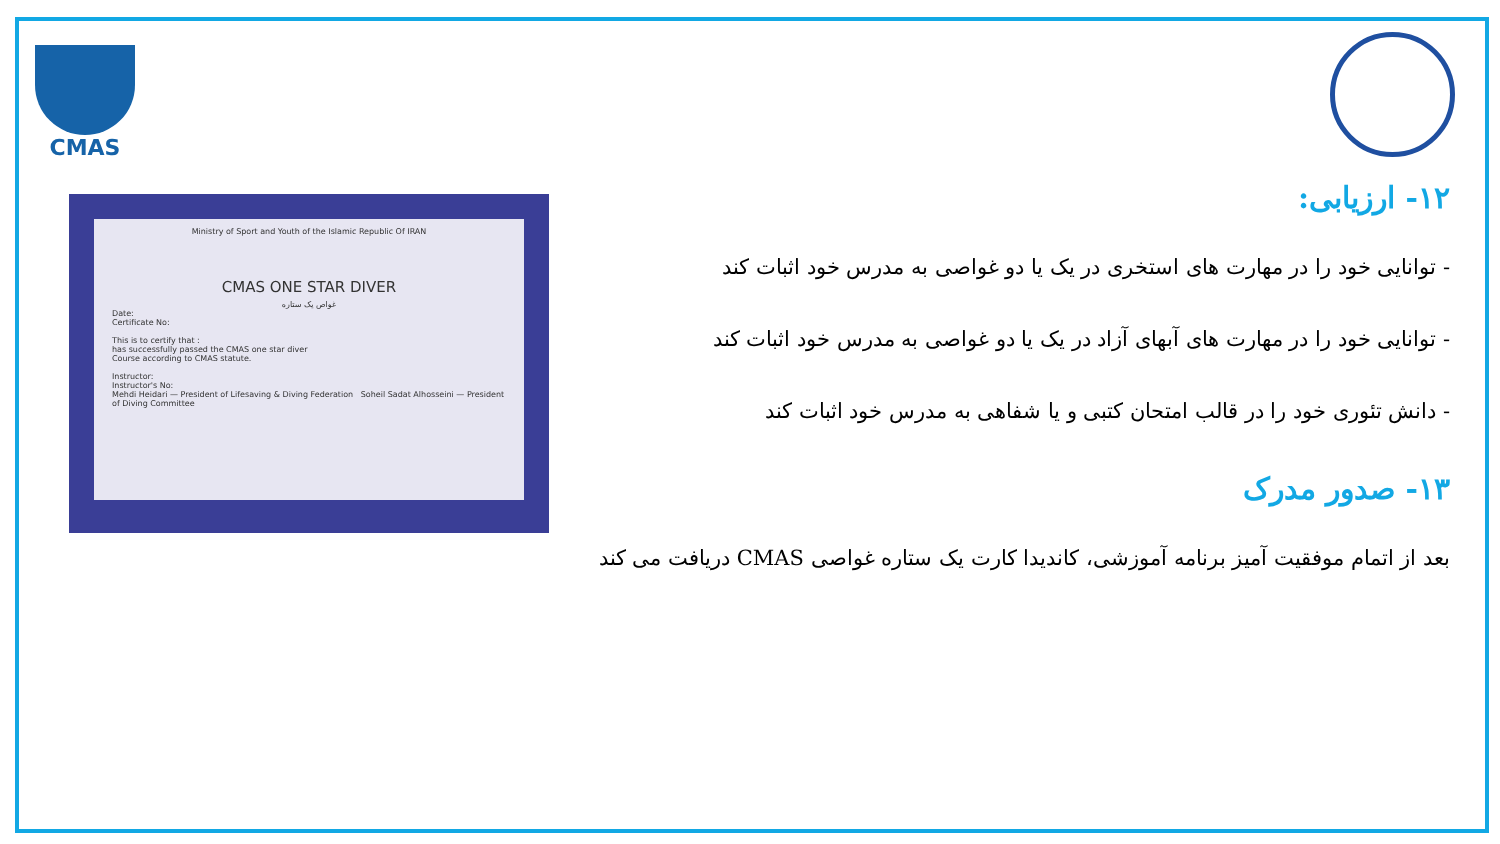CMAS
Ministry of Sport and Youth of the Islamic Republic Of IRAN
CMAS ONE STAR DIVER
غواص یک ستاره
Date:
Certificate No:
This is to certify that :
has successfully passed the CMAS one star diver
Course according to CMAS statute.
Instructor:
Instructor's No:
Mehdi Heidari — President of Lifesaving & Diving Federation Soheil Sadat Alhosseini — President of Diving Committee
۱۲- ارزیابی:
- توانایی خود را در مهارت های استخری در یک یا دو غواصی به مدرس خود اثبات کند
- توانایی خود را در مهارت های آبهای آزاد در یک یا دو غواصی به مدرس خود اثبات کند
- دانش تئوری خود را در قالب امتحان کتبی و یا شفاهی به مدرس خود اثبات کند
۱۳- صدور مدرک
بعد از اتمام موفقیت آمیز برنامه آموزشی، کاندیدا کارت یک ستاره غواصی CMAS دریافت می کند